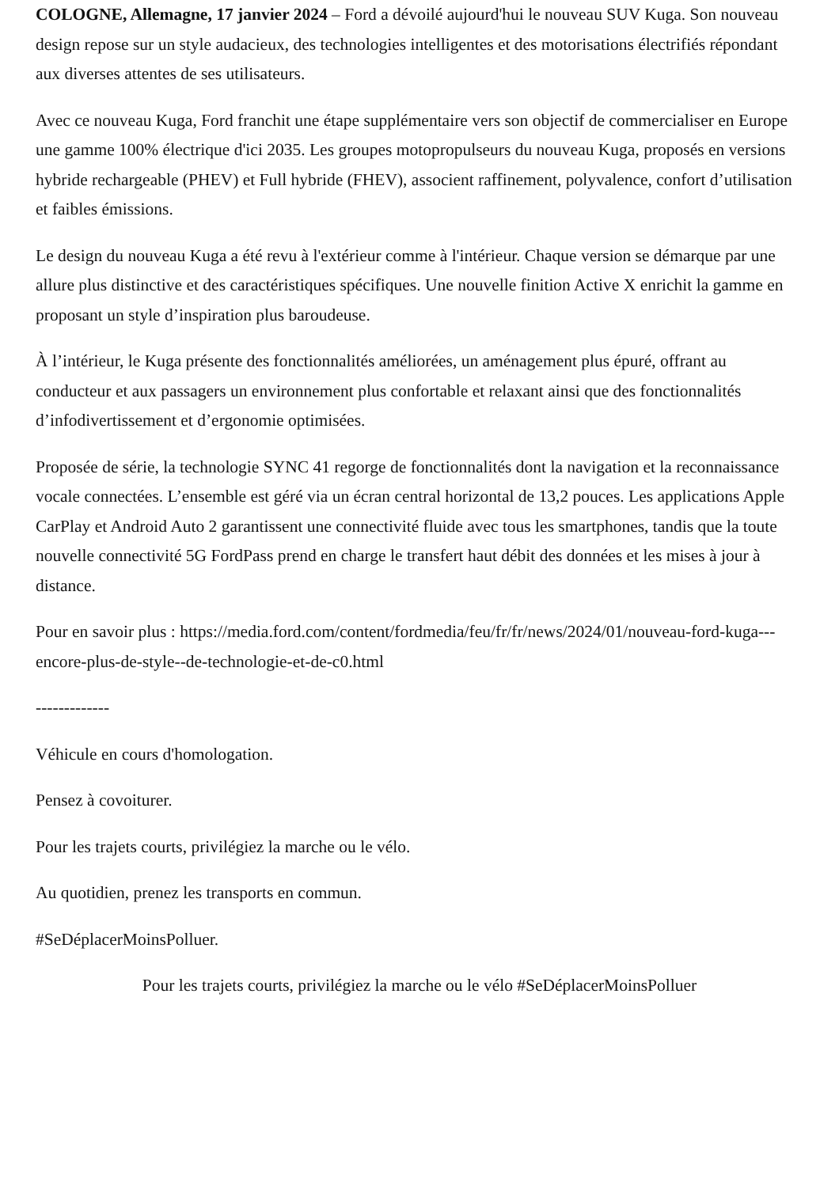COLOGNE, Allemagne, 17 janvier 2024 – Ford a dévoilé aujourd'hui le nouveau SUV Kuga. Son nouveau design repose sur un style audacieux, des technologies intelligentes et des motorisations électrifiés répondant aux diverses attentes de ses utilisateurs.
Avec ce nouveau Kuga, Ford franchit une étape supplémentaire vers son objectif de commercialiser en Europe une gamme 100% électrique d'ici 2035. Les groupes motopropulseurs du nouveau Kuga, proposés en versions hybride rechargeable (PHEV) et Full hybride (FHEV), associent raffinement, polyvalence, confort d’utilisation et faibles émissions.
Le design du nouveau Kuga a été revu à l'extérieur comme à l'intérieur. Chaque version se démarque par une allure plus distinctive et des caractéristiques spécifiques. Une nouvelle finition Active X enrichit la gamme en proposant un style d’inspiration plus baroudeuse.
À l’intérieur, le Kuga présente des fonctionnalités améliorées, un aménagement plus épuré, offrant au conducteur et aux passagers un environnement plus confortable et relaxant ainsi que des fonctionnalités d’infodivertissement et d’ergonomie optimisées.
Proposée de série, la technologie SYNC 41 regorge de fonctionnalités dont la navigation et la reconnaissance vocale connectées. L’ensemble est géré via un écran central horizontal de 13,2 pouces. Les applications Apple CarPlay et Android Auto 2 garantissent une connectivité fluide avec tous les smartphones, tandis que la toute nouvelle connectivité 5G FordPass prend en charge le transfert haut débit des données et les mises à jour à distance.
Pour en savoir plus : https://media.ford.com/content/fordmedia/feu/fr/fr/news/2024/01/nouveau-ford-kuga---encore-plus-de-style--de-technologie-et-de-c0.html
-------------
Véhicule en cours d'homologation.
Pensez à covoiturer.
Pour les trajets courts, privilégiez la marche ou le vélo.
Au quotidien, prenez les transports en commun.
#SeDéplacerMoinsPolluer.
Pour les trajets courts, privilégiez la marche ou le vélo #SeDéplacerMoinsPolluer